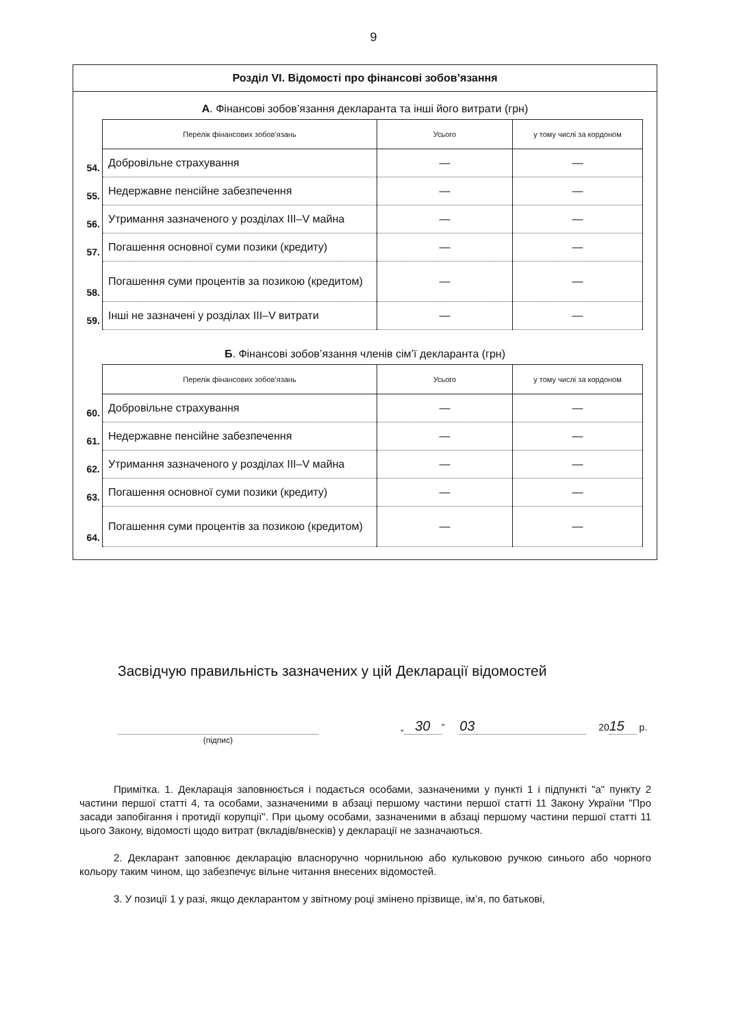9
Розділ VI. Відомості про фінансові зобов’язання
А. Фінансові зобов’язання декларанта та інші його витрати (грн)
| | Перелік фінансових зобов’язань | Усього | у тому числі за кордоном |
| 54. | Добровільне страхування | — | — |
| 55. | Недержавне пенсійне забезпечення | — | — |
| 56. | Утримання зазначеного у розділах III–V майна | — | — |
| 57. | Погашення основної суми позики (кредиту) | — | — |
| 58. | Погашення суми процентів за позикою (кредитом) | — | — |
| 59. | Інші не зазначені у розділах III–V витрати | — | — |
Б. Фінансові зобов’язання членів сім’ї декларанта (грн)
| | Перелік фінансових зобов’язань | Усього | у тому числі за кордоном |
| 60. | Добровільне страхування | — | — |
| 61. | Недержавне пенсійне забезпечення | — | — |
| 62. | Утримання зазначеного у розділах III–V майна | — | — |
| 63. | Погашення основної суми позики (кредиту) | — | — |
| 64. | Погашення суми процентів за позикою (кредитом) | — | — |
Засвідчую правильність зазначених у цій Декларації відомостей
(підпис)
„ 30” 03 20 15 р.
Примітка. 1. Декларація заповнюється і подається особами, зазначеними у пункті 1 і підпункті "а" пункту 2 частини першої статті 4, та особами, зазначеними в абзаці першому частини першої статті 11 Закону України "Про засади запобігання і протидії корупції". При цьому особами, зазначеними в абзаці першому частини першої статті 11 цього Закону, відомості щодо витрат (вкладів/внесків) у декларації не зазначаються.
2. Декларант заповнює декларацію власноручно чорнильною або кульковою ручкою синього або чорного кольору таким чином, що забезпечує вільне читання внесених відомостей.
3. У позиції 1 у разі, якщо декларантом у звітному році змінено прізвище, ім’я, по батькові,